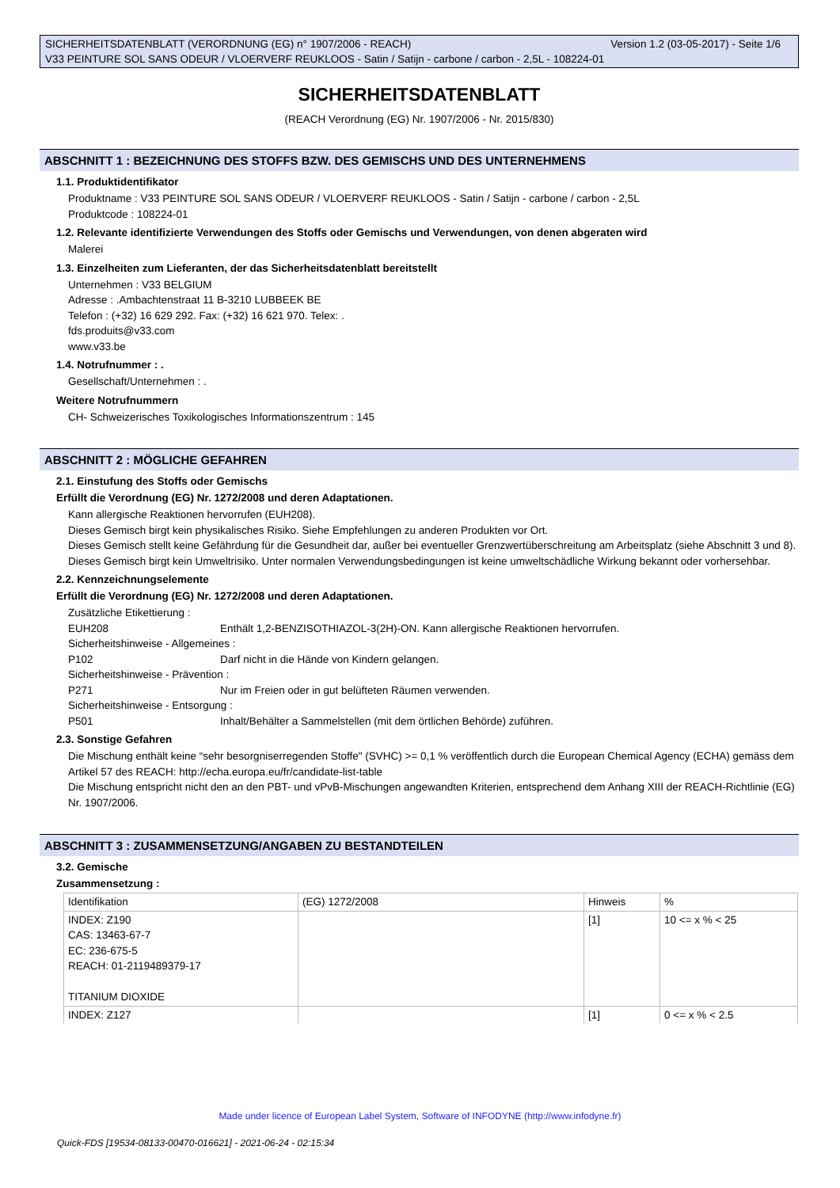Version 1.2 (03-05-2017) - Seite 1/6 SICHERHEITSDATENBLATT (VERORDNUNG (EG) n° 1907/2006 - REACH)
V33 PEINTURE SOL SANS ODEUR / VLOERVERF REUKLOOS - Satin / Satijn - carbone / carbon - 2,5L - 108224-01
SICHERHEITSDATENBLATT
(REACH Verordnung (EG) Nr. 1907/2006 - Nr. 2015/830)
ABSCHNITT 1 : BEZEICHNUNG DES STOFFS BZW. DES GEMISCHS UND DES UNTERNEHMENS
1.1. Produktidentifikator
Produktname : V33 PEINTURE SOL SANS ODEUR / VLOERVERF REUKLOOS - Satin / Satijn - carbone / carbon - 2,5L
Produktcode : 108224-01
1.2. Relevante identifizierte Verwendungen des Stoffs oder Gemischs und Verwendungen, von denen abgeraten wird
Malerei
1.3. Einzelheiten zum Lieferanten, der das Sicherheitsdatenblatt bereitstellt
Unternehmen : V33 BELGIUM
Adresse : .Ambachtenstraat 11 B-3210 LUBBEEK BE
Telefon : (+32) 16 629 292. Fax: (+32) 16 621 970. Telex: .
fds.produits@v33.com
www.v33.be
1.4. Notrufnummer : .
Gesellschaft/Unternehmen : .
Weitere Notrufnummern
CH- Schweizerisches Toxikologisches Informationszentrum : 145
ABSCHNITT 2 : MÖGLICHE GEFAHREN
2.1. Einstufung des Stoffs oder Gemischs
Erfüllt die Verordnung (EG) Nr. 1272/2008 und deren Adaptationen.
Kann allergische Reaktionen hervorrufen (EUH208).
Dieses Gemisch birgt kein physikalisches Risiko. Siehe Empfehlungen zu anderen Produkten vor Ort.
Dieses Gemisch stellt keine Gefährdung für die Gesundheit dar, außer bei eventueller Grenzwertüberschreitung am Arbeitsplatz (siehe Abschnitt 3 und 8).
Dieses Gemisch birgt kein Umweltrisiko. Unter normalen Verwendungsbedingungen ist keine umweltschädliche Wirkung bekannt oder vorhersehbar.
2.2. Kennzeichnungselemente
Erfüllt die Verordnung (EG) Nr. 1272/2008 und deren Adaptationen.
Zusätzliche Etikettierung :
EUH208 Enthält 1,2-BENZISOTHIAZOL-3(2H)-ON. Kann allergische Reaktionen hervorrufen.
Sicherheitshinweise - Allgemeines :
P102 Darf nicht in die Hände von Kindern gelangen.
Sicherheitshinweise - Prävention :
P271 Nur im Freien oder in gut belüfteten Räumen verwenden.
Sicherheitshinweise - Entsorgung :
P501 Inhalt/Behälter a Sammelstellen (mit dem örtlichen Behörde) zuführen.
2.3. Sonstige Gefahren
Die Mischung enthält keine “sehr besorgniserregenden Stoffe" (SVHC) >= 0,1 % veröffentlich durch die European Chemical Agency (ECHA) gemäss dem Artikel 57 des REACH: http://echa.europa.eu/fr/candidate-list-table
Die Mischung entspricht nicht den an den PBT- und vPvB-Mischungen angewandten Kriterien, entsprechend dem Anhang XIII der REACH-Richtlinie (EG) Nr. 1907/2006.
ABSCHNITT 3 : ZUSAMMENSETZUNG/ANGABEN ZU BESTANDTEILEN
3.2. Gemische
Zusammensetzung :
| Identifikation | (EG) 1272/2008 | Hinweis | % |
| INDEX: Z190 CAS: 13463-67-7 EC: 236-675-5 REACH: 01-2119489379-17 TITANIUM DIOXIDE | | [1] | 10 <= x % < 25 |
| INDEX: Z127 | | [1] | 0 <= x % < 2.5 |
Made under licence of European Label System, Software of INFODYNE (http://www.infodyne.fr)
Quick-FDS [19534-08133-00470-016621] - 2021-06-24 - 02:15:34